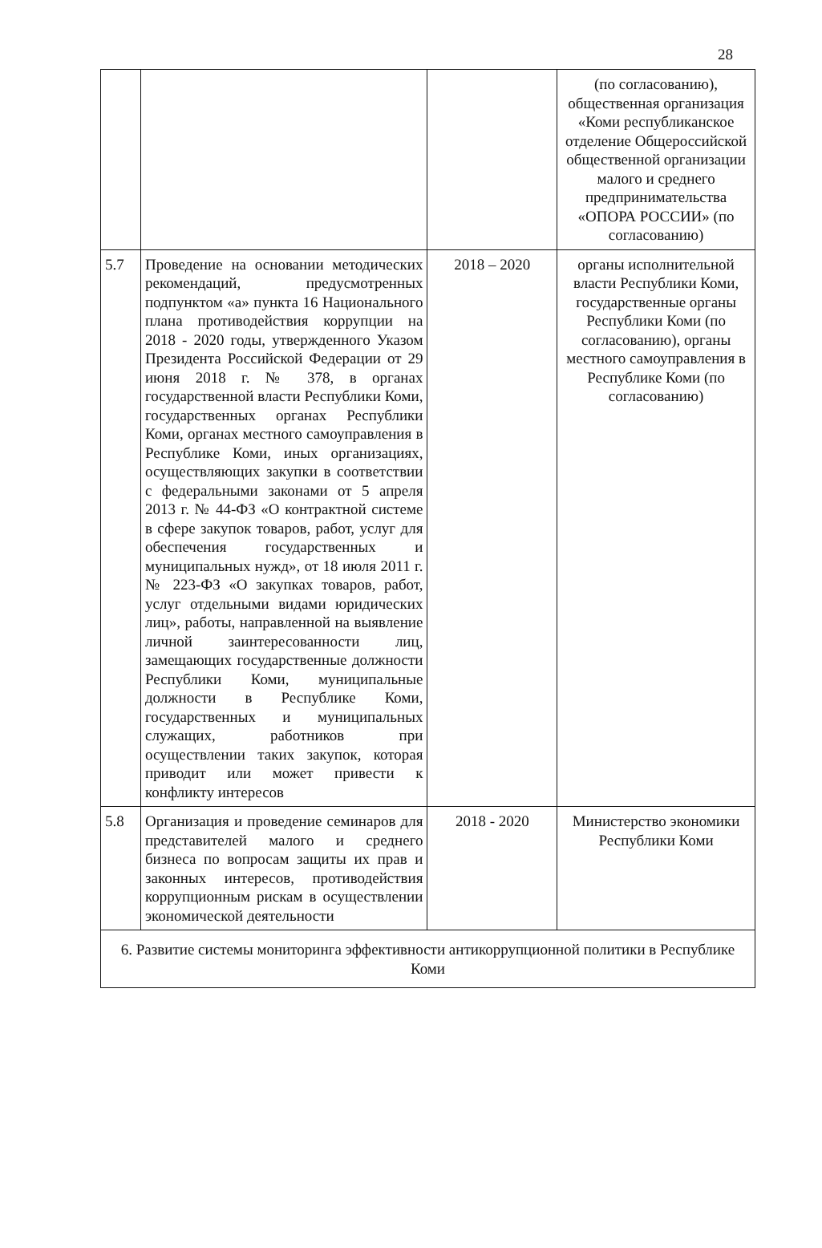28
| | | | (по согласованию), общественная организация «Коми республиканское отделение Общероссийской общественной организации малого и среднего предпринимательства «ОПОРА РОССИИ» (по согласованию) |
| 5.7 | Проведение на основании методических рекомендаций, предусмотренных подпунктом «а» пункта 16 Национального плана противодействия коррупции на 2018 - 2020 годы, утвержденного Указом Президента Российской Федерации от 29 июня 2018 г. № 378, в органах государственной власти Республики Коми, государственных органах Республики Коми, органах местного самоуправления в Республике Коми, иных организациях, осуществляющих закупки в соответствии с федеральными законами от 5 апреля 2013 г. № 44-ФЗ «О контрактной системе в сфере закупок товаров, работ, услуг для обеспечения государственных и муниципальных нужд», от 18 июля 2011 г. № 223-ФЗ «О закупках товаров, работ, услуг отдельными видами юридических лиц», работы, направленной на выявление личной заинтересованности лиц, замещающих государственные должности Республики Коми, муниципальные должности в Республике Коми, государственных и муниципальных служащих, работников при осуществлении таких закупок, которая приводит или может привести к конфликту интересов | 2018 – 2020 | органы исполнительной власти Республики Коми, государственные органы Республики Коми (по согласованию), органы местного самоуправления в Республике Коми (по согласованию) |
| 5.8 | Организация и проведение семинаров для представителей малого и среднего бизнеса по вопросам защиты их прав и законных интересов, противодействия коррупционным рискам в осуществлении экономической деятельности | 2018 - 2020 | Министерство экономики Республики Коми |
| 6. Развитие системы мониторинга эффективности антикоррупционной политики в Республике Коми | | | |